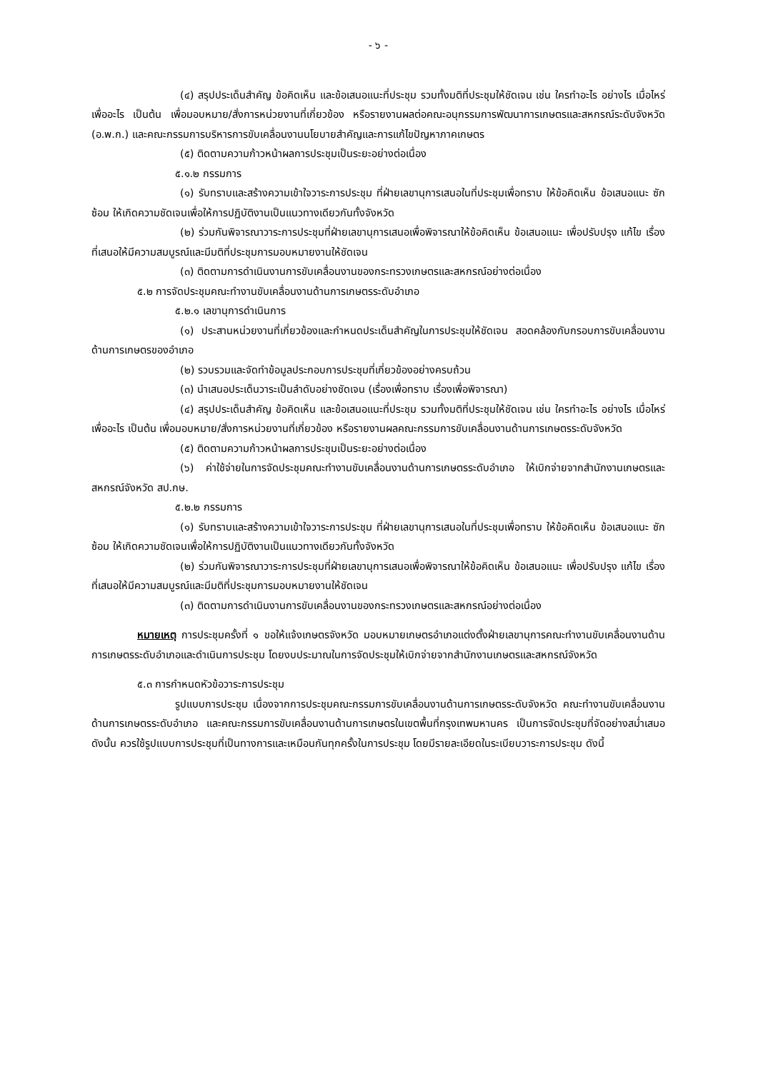- ๖ -
(๔) สรุปประเด็นสำคัญ ข้อคิดเห็น และข้อเสนอแนะที่ประชุม รวมทั้งมติที่ประชุมให้ชัดเจน เช่น ใครทำอะไร อย่างไร เมื่อไหร่ เพื่ออะไร เป็นต้น เพื่อมอบหมาย/สั่งการหน่วยงานที่เกี่ยวข้อง หรือรายงานผลต่อคณะอนุกรรมการพัฒนาการเกษตรและสหกรณ์ระดับจังหวัด (อ.พ.ก.) และคณะกรรมการบริหารการขับเคลื่อนงานนโยบายสำคัญและการแก้ไขปัญหาภาคเกษตร
(๕) ติดตามความก้าวหน้าผลการประชุมเป็นระยะอย่างต่อเนื่อง
๕.๑.๒ กรรมการ
(๑) รับทราบและสร้างความเข้าใจวาระการประชุม ที่ฝ่ายเลขานุการเสนอในที่ประชุมเพื่อทราบ ให้ข้อคิดเห็น ข้อเสนอแนะ ซักซ้อม ให้เกิดความชัดเจนเพื่อให้การปฏิบัติงานเป็นแนวทางเดียวกันทั้งจังหวัด
(๒) ร่วมกันพิจารณาวาระการประชุมที่ฝ่ายเลขานุการเสนอเพื่อพิจารณาให้ข้อคิดเห็น ข้อเสนอแนะ เพื่อปรับปรุง แก้ไข เรื่องที่เสนอให้มีความสมบูรณ์และมีมติที่ประชุมการมอบหมายงานให้ชัดเจน
(๓) ติดตามการดำเนินงานการขับเคลื่อนงานของกระทรวงเกษตรและสหกรณ์อย่างต่อเนื่อง
๕.๒ การจัดประชุมคณะทำงานขับเคลื่อนงานด้านการเกษตรระดับอำเภอ
๕.๒.๑ เลขานุการดำเนินการ
(๑) ประสานหน่วยงานที่เกี่ยวข้องและกำหนดประเด็นสำคัญในการประชุมให้ชัดเจน สอดคล้องกับกรอบการขับเคลื่อนงานด้านการเกษตรของอำเภอ
(๒) รวบรวมและจัดทำข้อมูลประกอบการประชุมที่เกี่ยวข้องอย่างครบถ้วน
(๓) นำเสนอประเด็นวาระเป็นลำดับอย่างชัดเจน (เรื่องเพื่อทราบ เรื่องเพื่อพิจารณา)
(๔) สรุปประเด็นสำคัญ ข้อคิดเห็น และข้อเสนอแนะที่ประชุม รวมทั้งมติที่ประชุมให้ชัดเจน เช่น ใครทำอะไร อย่างไร เมื่อไหร่ เพื่ออะไร เป็นต้น เพื่อมอบหมาย/สั่งการหน่วยงานที่เกี่ยวข้อง หรือรายงานผลคณะกรรมการขับเคลื่อนงานด้านการเกษตรระดับจังหวัด
(๕) ติดตามความก้าวหน้าผลการประชุมเป็นระยะอย่างต่อเนื่อง
(๖) ค่าใช้จ่ายในการจัดประชุมคณะทำงานขับเคลื่อนงานด้านการเกษตรระดับอำเภอ ให้เบิกจ่ายจากสำนักงานเกษตรและสหกรณ์จังหวัด สป.กษ.
๕.๒.๒ กรรมการ
(๑) รับทราบและสร้างความเข้าใจวาระการประชุม ที่ฝ่ายเลขานุการเสนอในที่ประชุมเพื่อทราบ ให้ข้อคิดเห็น ข้อเสนอแนะ ซักซ้อม ให้เกิดความชัดเจนเพื่อให้การปฏิบัติงานเป็นแนวทางเดียวกันทั้งจังหวัด
(๒) ร่วมกันพิจารณาวาระการประชุมที่ฝ่ายเลขานุการเสนอเพื่อพิจารณาให้ข้อคิดเห็น ข้อเสนอแนะ เพื่อปรับปรุง แก้ไข เรื่องที่เสนอให้มีความสมบูรณ์และมีมติที่ประชุมการมอบหมายงานให้ชัดเจน
(๓) ติดตามการดำเนินงานการขับเคลื่อนงานของกระทรวงเกษตรและสหกรณ์อย่างต่อเนื่อง
หมายเหตุ การประชุมครั้งที่ ๑ ขอให้แจ้งเกษตรจังหวัด มอบหมายเกษตรอำเภอแต่งตั้งฝ่ายเลขานุการคณะทำงานขับเคลื่อนงานด้านการเกษตรระดับอำเภอและดำเนินการประชุม โดยงบประมาณในการจัดประชุมให้เบิกจ่ายจากสำนักงานเกษตรและสหกรณ์จังหวัด
๕.๓ การกำหนดหัวข้อวาระการประชุม
รูปแบบการประชุม เนื่องจากการประชุมคณะกรรมการขับเคลื่อนงานด้านการเกษตรระดับจังหวัด คณะทำงานขับเคลื่อนงานด้านการเกษตรระดับอำเภอ และคณะกรรมการขับเคลื่อนงานด้านการเกษตรในเขตพื้นที่กรุงเทพมหานคร เป็นการจัดประชุมที่จัดอย่างสม่ำเสมอ ดังนั้น ควรใช้รูปแบบการประชุมที่เป็นทางการและเหมือนกันทุกครั้งในการประชุม โดยมีรายละเอียดในระเบียบวาระการประชุม ดังนี้